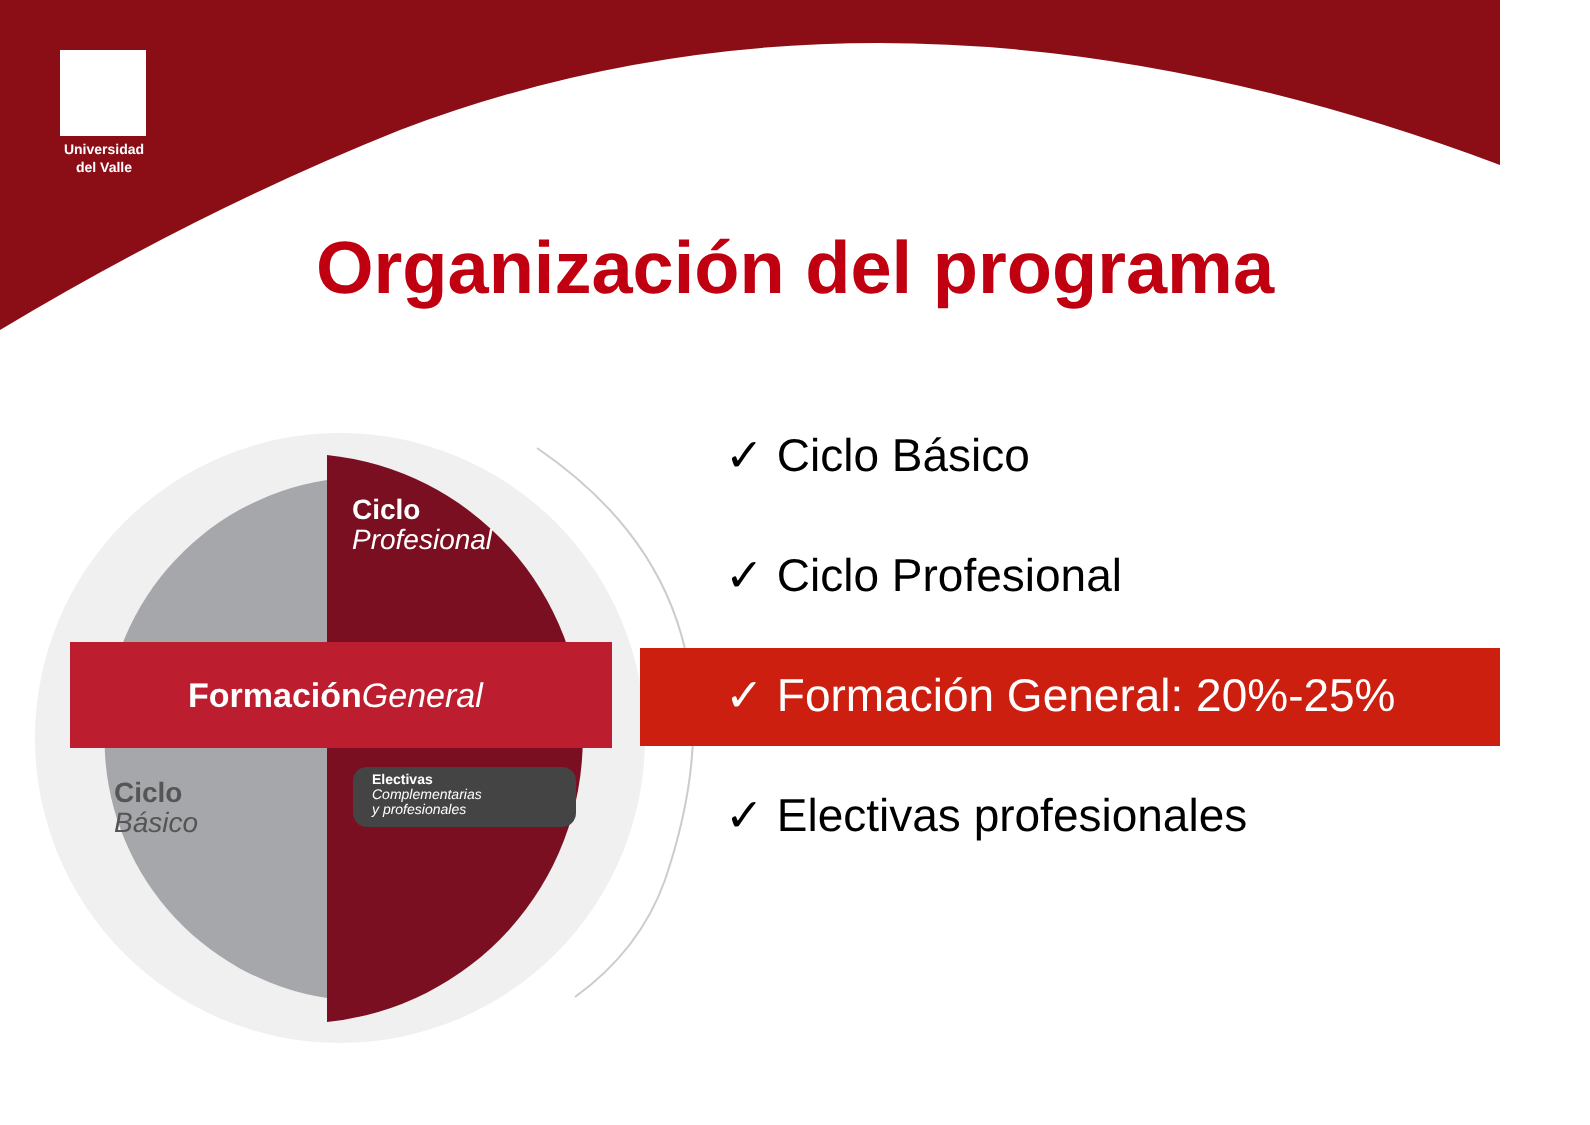Universidad
del Valle
Organización del programa
Ciclo
Profesional
Formación General
Ciclo
Básico
Electivas
Complementarias
y profesionales
✓ Ciclo Básico
✓ Ciclo Profesional
✓ Formación General: 20%-25%
✓ Electivas profesionales